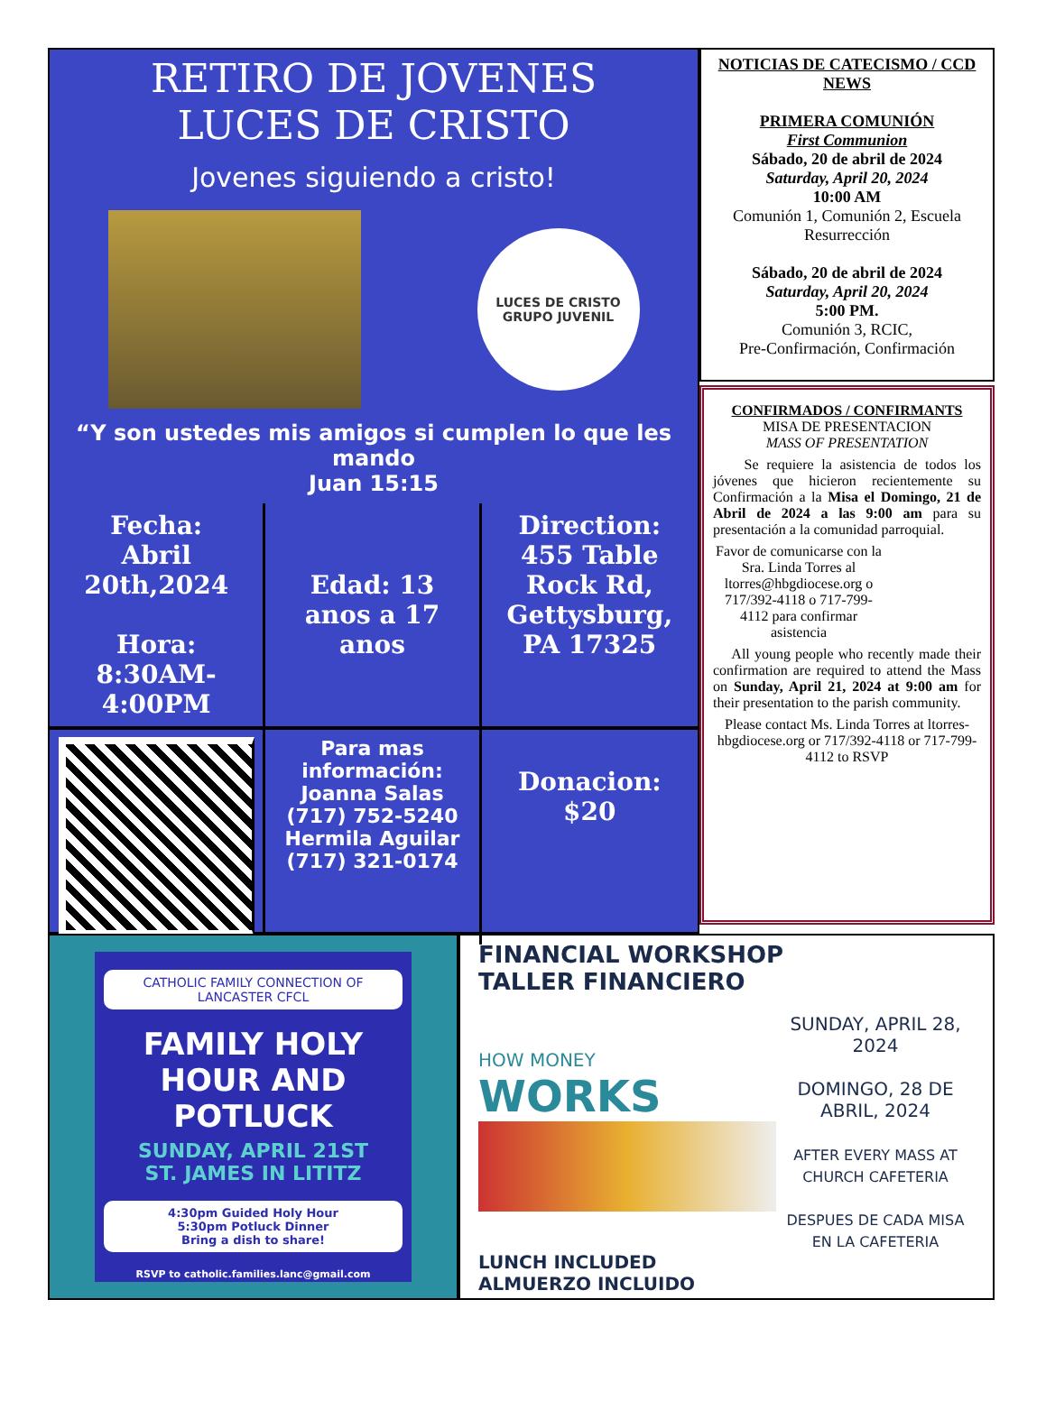RETIRO DE JOVENES
LUCES DE CRISTO
Jovenes siguiendo a cristo!
LUCES DE CRISTO
GRUPO JUVENIL
“Y son ustedes mis amigos si cumplen lo que les mando
Juan 15:15
Fecha:
Abril 20th,2024
Hora: 8:30AM-4:00PM
Edad: 13 anos a 17 anos
Direction:
455 Table Rock Rd, Gettysburg, PA 17325
Para mas información:
Joanna Salas
(717) 752-5240
Hermila Aguilar
(717) 321-0174
Donacion:
$20
NOTICIAS DE CATECISMO / CCD NEWS
PRIMERA COMUNIÓN
First Communion
Sábado, 20 de abril de 2024
Saturday, April 20, 2024
10:00 AM
Comunión 1, Comunión 2, Escuela Resurrección
Sábado, 20 de abril de 2024
Saturday, April 20, 2024
5:00 PM.
Comunión 3, RCIC,
Pre-Confirmación, Confirmación
CONFIRMADOS / CONFIRMANTS
MISA DE PRESENTACION
MASS OF PRESENTATION
Se requiere la asistencia de todos los jóvenes que hicieron recientemente su Confirmación a la Misa el Domingo, 21 de Abril de 2024 a las 9:00 am para su presentación a la comunidad parroquial.
Favor de comunicarse con la Sra. Linda Torres al ltorres@hbgdiocese.org o 717/392-4118 o 717-799-4112 para confirmar asistencia
All young people who recently made their confirmation are required to attend the Mass on Sunday, April 21, 2024 at 9:00 am for their presentation to the parish community.
Please contact Ms. Linda Torres at ltorres-hbgdiocese.org or 717/392-4118 or 717-799-4112 to RSVP
CATHOLIC FAMILY CONNECTION OF LANCASTER CFCL
FAMILY HOLY HOUR AND POTLUCK
SUNDAY, APRIL 21ST
ST. JAMES IN LITITZ
4:30pm Guided Holy Hour
5:30pm Potluck Dinner
Bring a dish to share!
RSVP to catholic.families.lanc@gmail.com
FINANCIAL WORKSHOP
TALLER FINANCIERO
HOW MONEY
WORKS
SUNDAY, APRIL 28, 2024
DOMINGO, 28 DE ABRIL, 2024
AFTER EVERY MASS AT CHURCH CAFETERIA
DESPUES DE CADA MISA EN LA CAFETERIA
LUNCH INCLUDED
ALMUERZO INCLUIDO